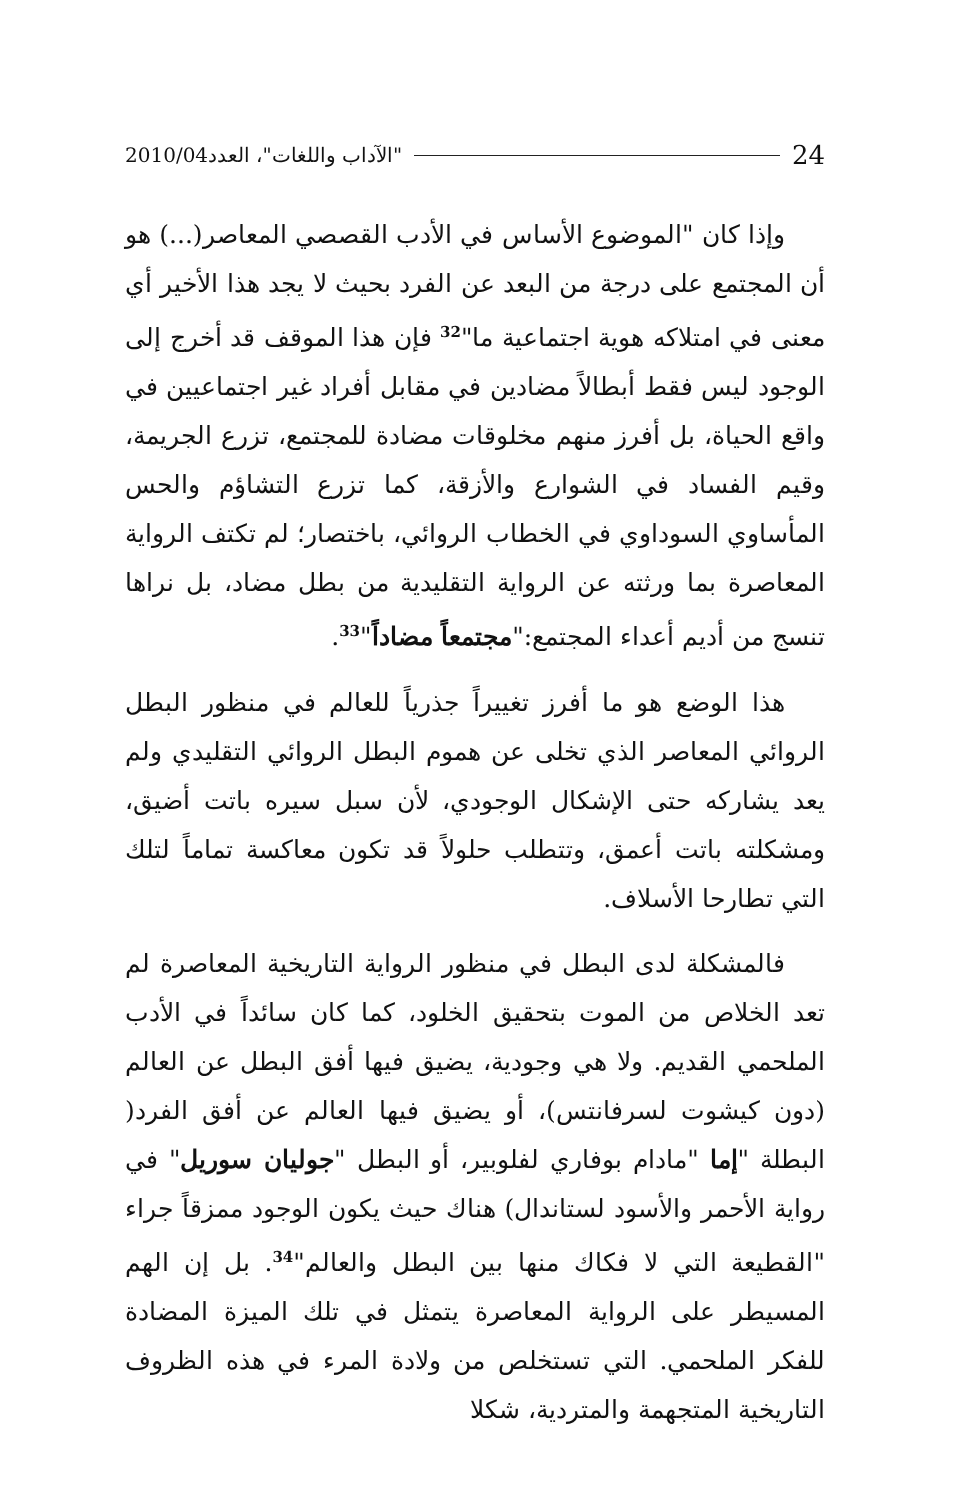2010/04 "الآداب واللغات"، العدد 24
وإذا كان "الموضوع الأساس في الأدب القصصي المعاصر(...) هو أن المجتمع على درجة من البعد عن الفرد بحيث لا يجد هذا الأخير أي معنى في امتلاكه هوية اجتماعية ما"<sup>32</sup> فإن هذا الموقف قد أخرج إلى الوجود ليس فقط أبطالاً مضادين في مقابل أفراد غير اجتماعيين في واقع الحياة، بل أفرز منهم مخلوقات مضادة للمجتمع، تزرع الجريمة، وقيم الفساد في الشوارع والأزقة، كما تزرع التشاؤم والحس المأساوي السوداوي في الخطاب الروائي، باختصار؛ لم تكتف الرواية المعاصرة بما ورثته عن الرواية التقليدية من بطل مضاد، بل نراها تنسج من أديم أعداء المجتمع:"مجتمعاً مضاداً"<sup>33</sup>.
هذا الوضع هو ما أفرز تغييراً جذرياً للعالم في منظور البطل الروائي المعاصر الذي تخلى عن هموم البطل الروائي التقليدي ولم يعد يشاركه حتى الإشكال الوجودي، لأن سبل سيره باتت أضيق، ومشكلته باتت أعمق، وتتطلب حلولاً قد تكون معاكسة تماماً لتلك التي تطارحا الأسلاف.
فالمشكلة لدى البطل في منظور الرواية التاريخية المعاصرة لم تعد الخلاص من الموت بتحقيق الخلود، كما كان سائداً في الأدب الملحمي القديم. ولا هي وجودية، يضيق فيها أفق البطل عن العالم (دون كيشوت لسرفانتس)، أو يضيق فيها العالم عن أفق الفرد( البطلة "إما "مادام بوفاري لفلوبير، أو البطل "جوليان سوريل" في رواية الأحمر والأسود لستاندال) هناك حيث يكون الوجود ممزقاً جراء "القطيعة التي لا فكاك منها بين البطل والعالم"<sup>34</sup>. بل إن الهم المسيطر على الرواية المعاصرة يتمثل في تلك الميزة المضادة للفكر الملحمي. التي تستخلص من ولادة المرء في هذه الظروف التاريخية المتجهمة والمتردية، شكلا